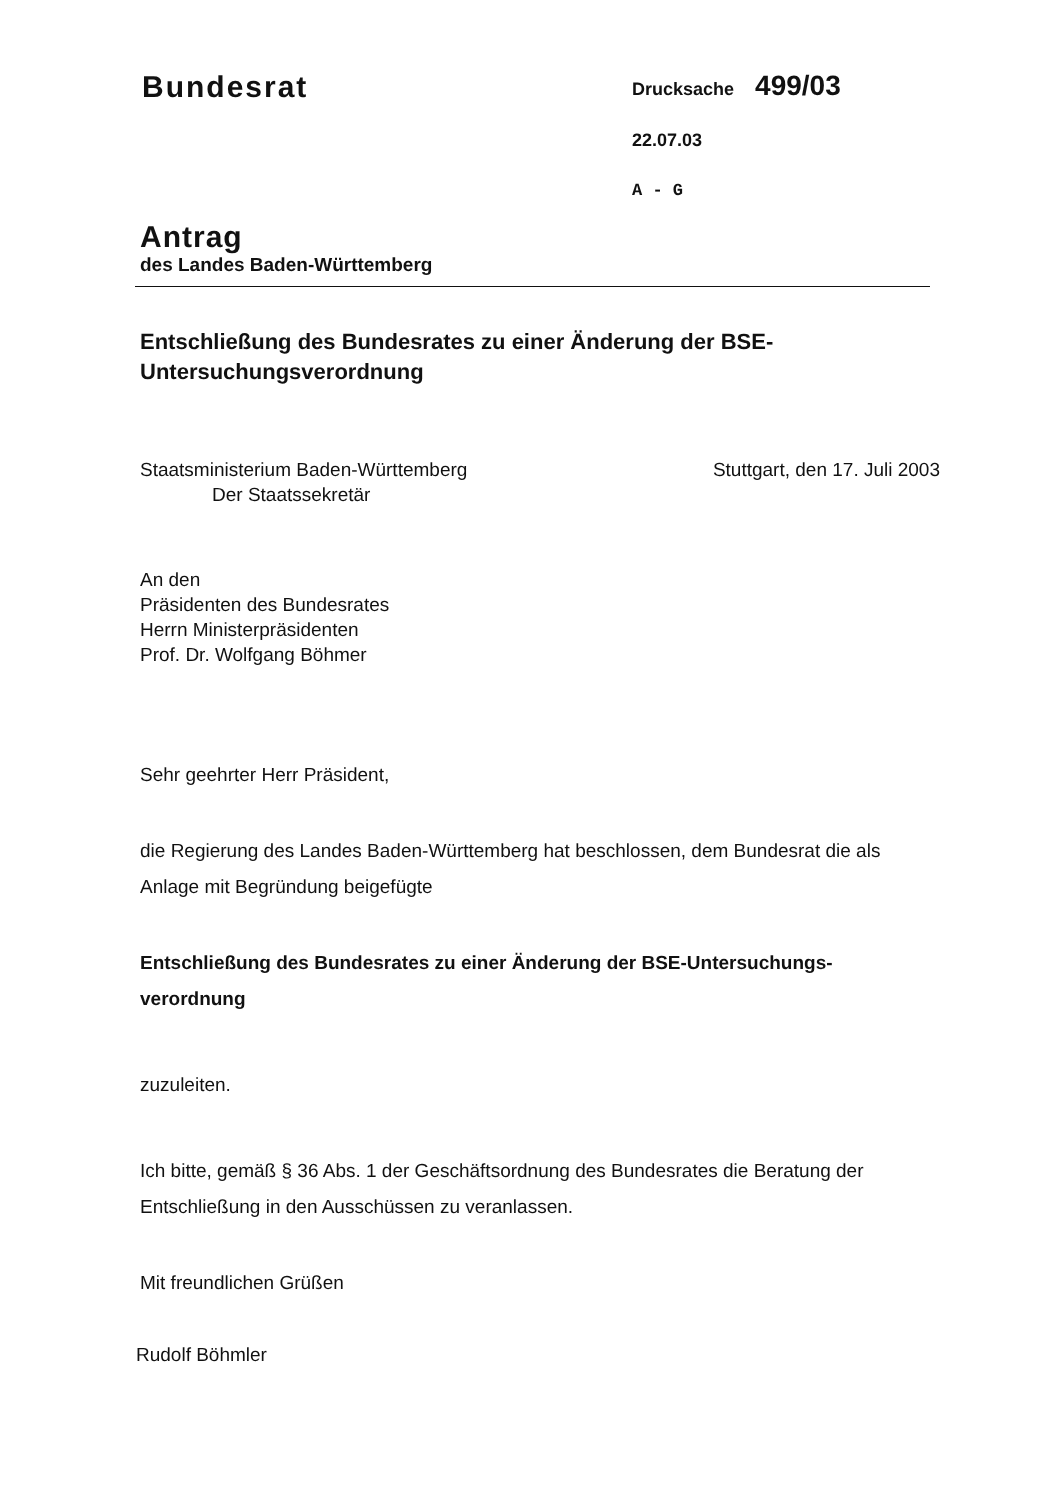Bundesrat
Drucksache 499/03
22.07.03
A - G
Antrag
des Landes Baden-Württemberg
Entschließung des Bundesrates zu einer Änderung der BSE-
Untersuchungsverordnung
Staatsministerium Baden-Württemberg
Der Staatssekretär
Stuttgart, den 17. Juli 2003
An den
Präsidenten des Bundesrates
Herrn Ministerpräsidenten
Prof. Dr. Wolfgang Böhmer
Sehr geehrter Herr Präsident,
die Regierung des Landes Baden-Württemberg hat beschlossen, dem Bundesrat die als Anlage mit Begründung beigefügte
Entschließung des Bundesrates zu einer Änderung der BSE-Untersuchungs-
verordnung
zuzuleiten.
Ich bitte, gemäß § 36 Abs. 1 der Geschäftsordnung des Bundesrates die Beratung der Entschließung in den Ausschüssen zu veranlassen.
Mit freundlichen Grüßen
Rudolf Böhmler